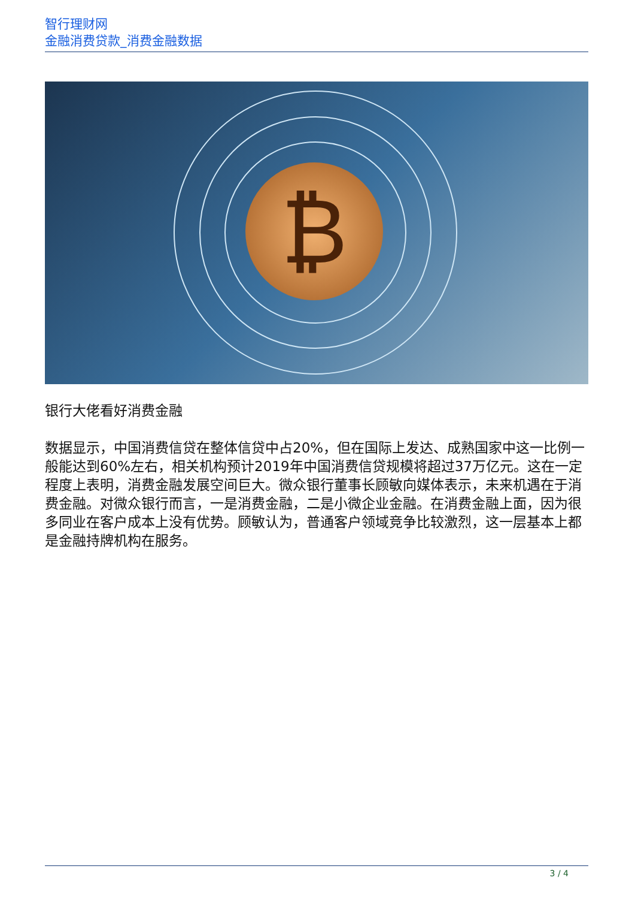智行理财网
金融消费贷款_消费金融数据
₿
银行大佬看好消费金融
数据显示，中国消费信贷在整体信贷中占20%，但在国际上发达、成熟国家中这一比例一般能达到60%左右，相关机构预计2019年中国消费信贷规模将超过37万亿元。这在一定程度上表明，消费金融发展空间巨大。微众银行董事长顾敏向媒体表示，未来机遇在于消费金融。对微众银行而言，一是消费金融，二是小微企业金融。在消费金融上面，因为很多同业在客户成本上没有优势。顾敏认为，普通客户领域竞争比较激烈，这一层基本上都是金融持牌机构在服务。
3 / 4